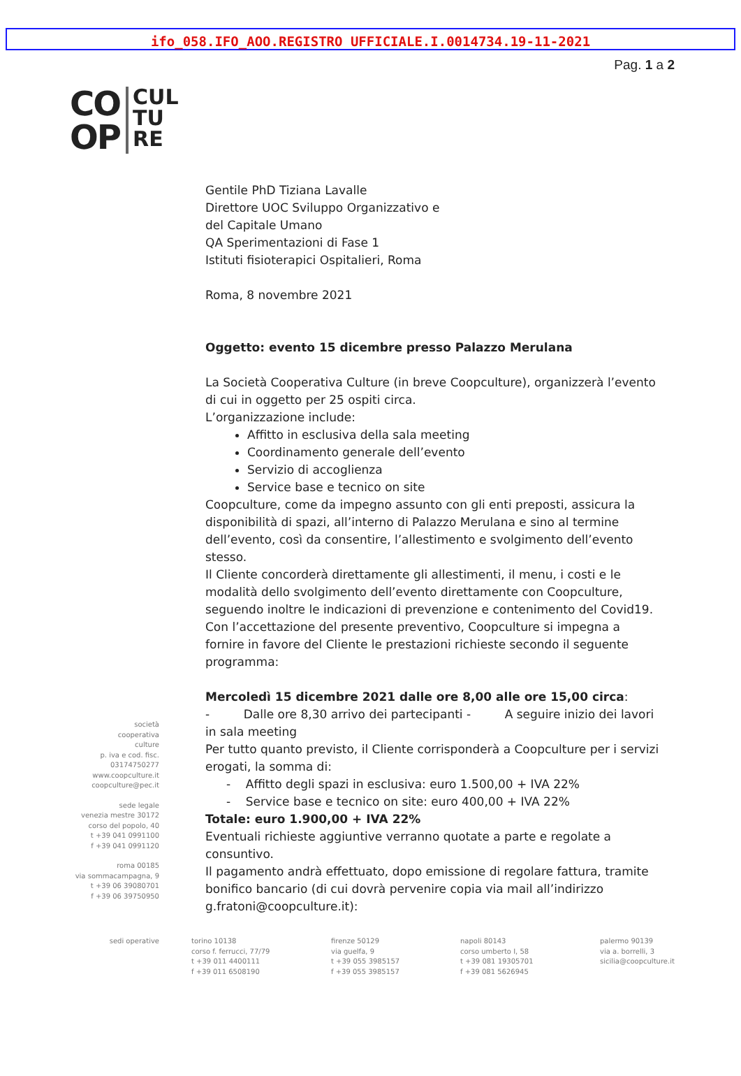ifo_058.IFO_AOO.REGISTRO UFFICIALE.I.0014734.19-11-2021
Pag. 1 a 2
CO
OP
CUL
TU
RE
società
cooperativa
culture
p. iva e cod. fisc.
03174750277
www.coopculture.it
coopculture@pec.it
sede legale
venezia mestre 30172
corso del popolo, 40
t +39 041 0991100
f +39 041 0991120
roma 00185
via sommacampagna, 9
t +39 06 39080701
f +39 06 39750950
Gentile PhD Tiziana Lavalle
Direttore UOC Sviluppo Organizzativo e
del Capitale Umano
QA Sperimentazioni di Fase 1
Istituti fisioterapici Ospitalieri, Roma
Roma, 8 novembre 2021
Oggetto: evento 15 dicembre presso Palazzo Merulana
La Società Cooperativa Culture (in breve Coopculture), organizzerà l’evento di cui in oggetto per 25 ospiti circa.
L’organizzazione include:
Affitto in esclusiva della sala meeting
Coordinamento generale dell’evento
Servizio di accoglienza
Service base e tecnico on site
Coopculture, come da impegno assunto con gli enti preposti, assicura la disponibilità di spazi, all’interno di Palazzo Merulana e sino al termine dell’evento, così da consentire, l’allestimento e svolgimento dell’evento stesso.
Il Cliente concorderà direttamente gli allestimenti, il menu, i costi e le modalità dello svolgimento dell’evento direttamente con Coopculture, seguendo inoltre le indicazioni di prevenzione e contenimento del Covid19.
Con l’accettazione del presente preventivo, Coopculture si impegna a fornire in favore del Cliente le prestazioni richieste secondo il seguente programma:
Mercoledì 15 dicembre 2021 dalle ore 8,00 alle ore 15,00 circa:
- Dalle ore 8,30 arrivo dei partecipanti - A seguire inizio dei lavori in sala meeting
Per tutto quanto previsto, il Cliente corrisponderà a Coopculture per i servizi erogati, la somma di:
- Affitto degli spazi in esclusiva: euro 1.500,00 + IVA 22%
- Service base e tecnico on site: euro 400,00 + IVA 22%
Totale: euro 1.900,00 + IVA 22%
Eventuali richieste aggiuntive verranno quotate a parte e regolate a consuntivo.
Il pagamento andrà effettuato, dopo emissione di regolare fattura, tramite bonifico bancario (di cui dovrà pervenire copia via mail all’indirizzo g.fratoni@coopculture.it):
sedi operative torino 10138
corso f. ferrucci, 77/79
t +39 011 4400111
f +39 011 6508190
firenze 50129
via guelfa, 9
t +39 055 3985157
f +39 055 3985157
napoli 80143
corso umberto I, 58
t +39 081 19305701
f +39 081 5626945
palermo 90139
via a. borrelli, 3
sicilia@coopculture.it